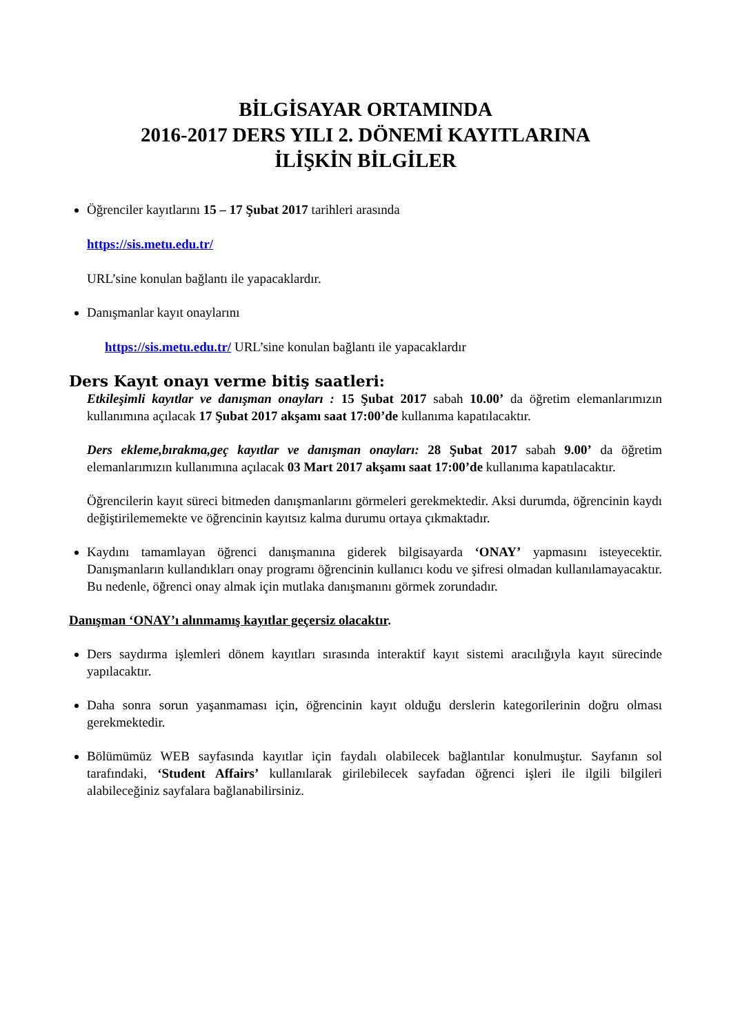BİLGİSAYAR ORTAMINDA
2016-2017 DERS YILI 2. DÖNEMİ KAYITLARINA
İLİŞKİN BİLGİLER
Öğrenciler kayıtlarını 15 – 17 Şubat 2017 tarihleri arasında
https://sis.metu.edu.tr/
URL’sine konulan bağlantı ile yapacaklardır.
Danışmanlar kayıt onaylarını
https://sis.metu.edu.tr/ URL’sine konulan bağlantı ile yapacaklardır
Ders Kayıt onayı verme bitiş saatleri:
Etkileşimli kayıtlar ve danışman onayları : 15 Şubat 2017 sabah 10.00’ da öğretim elemanlarımızın kullanımına açılacak 17 Şubat 2017 akşamı saat 17:00’de kullanıma kapatılacaktır.
Ders ekleme,bırakma,geç kayıtlar ve danışman onayları: 28 Şubat 2017 sabah 9.00’ da öğretim elemanlarımızın kullanımına açılacak 03 Mart 2017 akşamı saat 17:00’de kullanıma kapatılacaktır.
Öğrencilerin kayıt süreci bitmeden danışmanlarını görmeleri gerekmektedir. Aksi durumda, öğrencinin kaydı değiştirilememekte ve öğrencinin kayıtsız kalma durumu ortaya çıkmaktadır.
Kaydını tamamlayan öğrenci danışmanına giderek bilgisayarda ‘ONAY’ yapmasını isteyecektir. Danışmanların kullandıkları onay programı öğrencinin kullanıcı kodu ve şifresi olmadan kullanılamayacaktır. Bu nedenle, öğrenci onay almak için mutlaka danışmanını görmek zorundadır.
Danışman ‘ONAY’ı alınmamış kayıtlar geçersiz olacaktır.
Ders saydırma işlemleri dönem kayıtları sırasında interaktif kayıt sistemi aracılığıyla kayıt sürecinde yapılacaktır.
Daha sonra sorun yaşanmaması için, öğrencinin kayıt olduğu derslerin kategorilerinin doğru olması gerekmektedir.
Bölümümüz WEB sayfasında kayıtlar için faydalı olabilecek bağlantılar konulmuştur. Sayfanın sol tarafındaki, ‘Student Affairs’ kullanılarak girilebilecek sayfadan öğrenci işleri ile ilgili bilgileri alabileceğiniz sayfalara bağlanabilirsiniz.